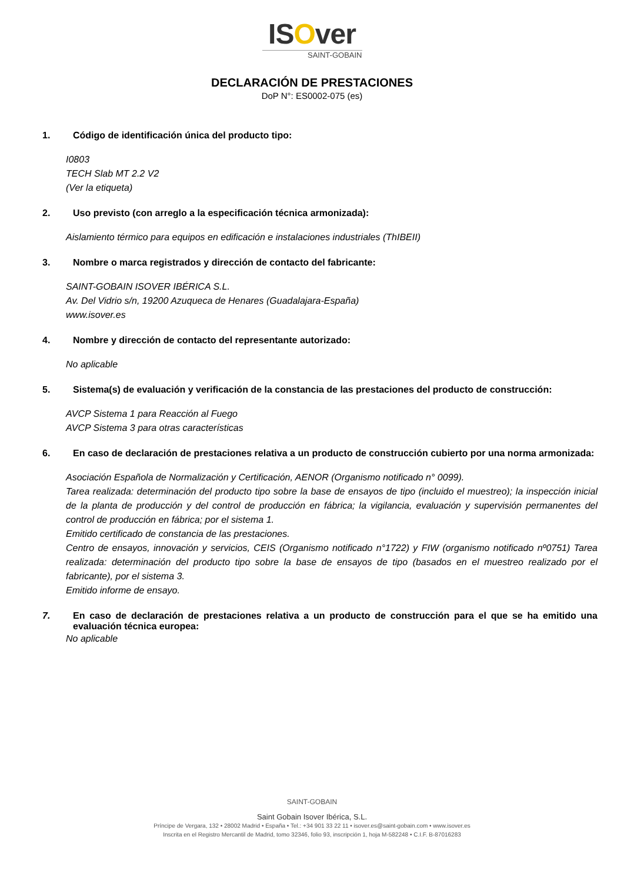ISOver
SAINT-GOBAIN
DECLARACIÓN DE PRESTACIONES
DoP N°: ES0002-075 (es)
1. Código de identificación única del producto tipo:
I0803
TECH Slab MT 2.2 V2
(Ver la etiqueta)
2. Uso previsto (con arreglo a la especificación técnica armonizada):
Aislamiento térmico para equipos en edificación e instalaciones industriales (ThIBEII)
3. Nombre o marca registrados y dirección de contacto del fabricante:
SAINT-GOBAIN ISOVER IBÉRICA S.L.
Av. Del Vidrio s/n, 19200 Azuqueca de Henares (Guadalajara-España)
www.isover.es
4. Nombre y dirección de contacto del representante autorizado:
No aplicable
5. Sistema(s) de evaluación y verificación de la constancia de las prestaciones del producto de construcción:
AVCP Sistema 1 para Reacción al Fuego
AVCP Sistema 3 para otras características
6. En caso de declaración de prestaciones relativa a un producto de construcción cubierto por una norma armonizada:
Asociación Española de Normalización y Certificación, AENOR (Organismo notificado n° 0099).
Tarea realizada: determinación del producto tipo sobre la base de ensayos de tipo (incluido el muestreo); la inspección inicial de la planta de producción y del control de producción en fábrica; la vigilancia, evaluación y supervisión permanentes del control de producción en fábrica; por el sistema 1.
Emitido certificado de constancia de las prestaciones.
Centro de ensayos, innovación y servicios, CEIS (Organismo notificado n°1722) y FIW (organismo notificado nº0751) Tarea realizada: determinación del producto tipo sobre la base de ensayos de tipo (basados en el muestreo realizado por el fabricante), por el sistema 3.
Emitido informe de ensayo.
7. En caso de declaración de prestaciones relativa a un producto de construcción para el que se ha emitido una evaluación técnica europea:
No aplicable
SAINT-GOBAIN
Saint Gobain Isover Ibérica, S.L.
Príncipe de Vergara, 132 • 28002 Madrid • España • Tel.: +34 901 33 22 11 • isover.es@saint-gobain.com • www.isover.es
Inscrita en el Registro Mercantil de Madrid, tomo 32346, folio 93, inscripción 1, hoja M-582248 • C.I.F. B-87016283